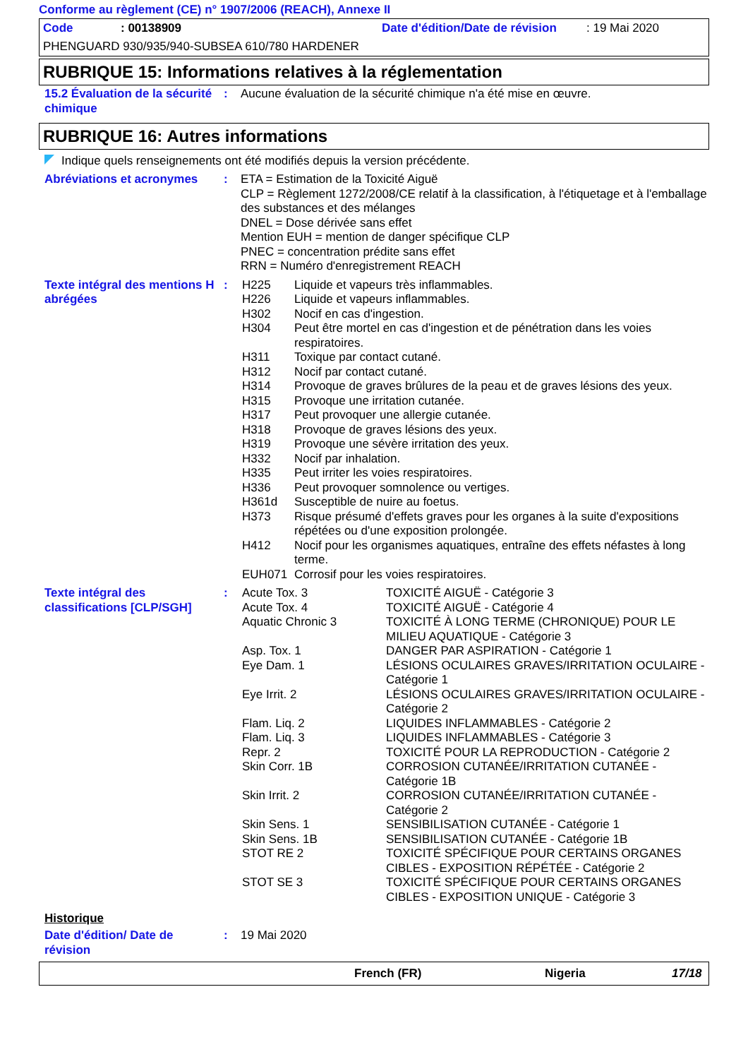Conforme au règlement (CE) n° 1907/2006 (REACH), Annexe II
Code: 00138909 Date d'édition/Date de révision: 19 Mai 2020
PHENGUARD 930/935/940-SUBSEA 610/780 HARDENER
RUBRIQUE 15: Informations relatives à la réglementation
| 15.2 Évaluation de la sécurité chimique | : | Aucune évaluation de la sécurité chimique n'a été mise en œuvre. |
RUBRIQUE 16: Autres informations
Indique quels renseignements ont été modifiés depuis la version précédente.
| Abréviations et acronymes | : | ETA = Estimation de la Toxicité Aiguë CLP = Règlement 1272/2008/CE relatif à la classification, à l'étiquetage et à l'emballage des substances et des mélanges DNEL = Dose dérivée sans effet Mention EUH = mention de danger spécifique CLP PNEC = concentration prédite sans effet RRN = Numéro d'enregistrement REACH |
| Texte intégral des mentions H abrégées | : | / H225 / Liquide et vapeurs très inflammables. / / H226 / Liquide et vapeurs inflammables. / / H302 / Nocif en cas d'ingestion. / / H304 / Peut être mortel en cas d'ingestion et de pénétration dans les voies respiratoires. / / H311 / Toxique par contact cutané. / / H312 / Nocif par contact cutané. / / H314 / Provoque de graves brûlures de la peau et de graves lésions des yeux. / / H315 / Provoque une irritation cutanée. / / H317 / Peut provoquer une allergie cutanée. / / H318 / Provoque de graves lésions des yeux. / / H319 / Provoque une sévère irritation des yeux. / / H332 / Nocif par inhalation. / / H335 / Peut irriter les voies respiratoires. / / H336 / Peut provoquer somnolence ou vertiges. / / H361d / Susceptible de nuire au foetus. / / H373 / Risque présumé d'effets graves pour les organes à la suite d'expositions répétées ou d'une exposition prolongée. / / H412 / Nocif pour les organismes aquatiques, entraîne des effets néfastes à long terme. / / EUH071 / Corrosif pour les voies respiratoires. / |
| Texte intégral des classifications [CLP/SGH] | : | / Acute Tox. 3 / TOXICITÉ AIGUË - Catégorie 3 / / Acute Tox. 4 / TOXICITÉ AIGUË - Catégorie 4 / / Aquatic Chronic 3 / TOXICITÉ À LONG TERME (CHRONIQUE) POUR LE MILIEU AQUATIQUE - Catégorie 3 / / Asp. Tox. 1 / DANGER PAR ASPIRATION - Catégorie 1 / / Eye Dam. 1 / LÉSIONS OCULAIRES GRAVES/IRRITATION OCULAIRE - Catégorie 1 / / Eye Irrit. 2 / LÉSIONS OCULAIRES GRAVES/IRRITATION OCULAIRE - Catégorie 2 / / Flam. Liq. 2 / LIQUIDES INFLAMMABLES - Catégorie 2 / / Flam. Liq. 3 / LIQUIDES INFLAMMABLES - Catégorie 3 / / Repr. 2 / TOXICITÉ POUR LA REPRODUCTION - Catégorie 2 / / Skin Corr. 1B / CORROSION CUTANÉE/IRRITATION CUTANÉE - Catégorie 1B / / Skin Irrit. 2 / CORROSION CUTANÉE/IRRITATION CUTANÉE - Catégorie 2 / / Skin Sens. 1 / SENSIBILISATION CUTANÉE - Catégorie 1 / / Skin Sens. 1B / SENSIBILISATION CUTANÉE - Catégorie 1B / / STOT RE 2 / TOXICITÉ SPÉCIFIQUE POUR CERTAINS ORGANES CIBLES - EXPOSITION RÉPÉTÉE - Catégorie 2 / / STOT SE 3 / TOXICITÉ SPÉCIFIQUE POUR CERTAINS ORGANES CIBLES - EXPOSITION UNIQUE - Catégorie 3 / |
Historique
| Date d'édition/ Date de révision | : | 19 Mai 2020 |
French (FR) Nigeria 17/18